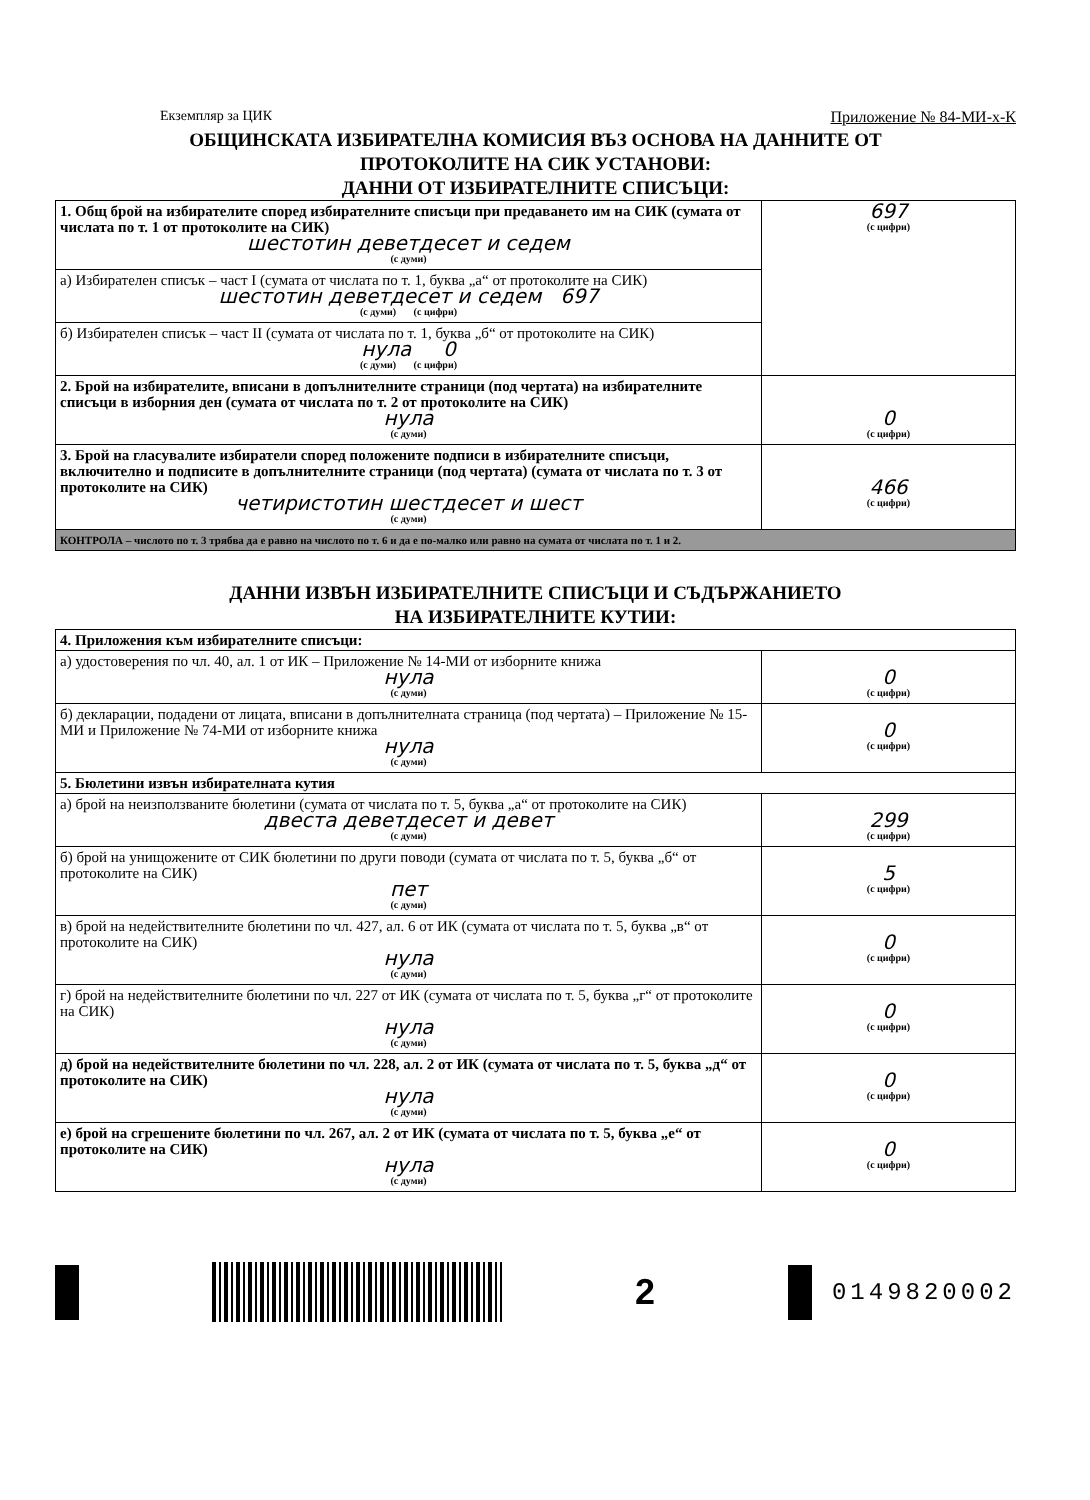Екземпляр за ЦИК Приложение № 84-МИ-х-К
ОБЩИНСКАТА ИЗБИРАТЕЛНА КОМИСИЯ ВЪЗ ОСНОВА НА ДАННИТЕ ОТ
ПРОТОКОЛИТЕ НА СИК УСТАНОВИ:
ДАННИ ОТ ИЗБИРАТЕЛНИТЕ СПИСЪЦИ:
| 1. Общ брой на избирателите според избирателните списъци при предаването им на СИК (сумата от числата по т. 1 от протоколите на СИК) шестотин деветдесет и седем (с думи) | 697 (с цифри) |
| а) Избирателен списък – част I (сумата от числата по т. 1, буква „а“ от протоколите на СИК) шестотин деветдесет и седем 697 (с думи) (с цифри) | |
| б) Избирателен списък – част II (сумата от числата по т. 1, буква „б“ от протоколите на СИК) нула 0 (с думи) (с цифри) | |
| 2. Брой на избирателите, вписани в допълнителните страници (под чертата) на избирателните списъци в изборния ден (сумата от числата по т. 2 от протоколите на СИК) нула (с думи) | 0 (с цифри) |
| 3. Брой на гласувалите избиратели според положените подписи в избирателните списъци, включително и подписите в допълнителните страници (под чертата) (сумата от числата по т. 3 от протоколите на СИК) четиристотин шестдесет и шест (с думи) | 466 (с цифри) |
| КОНТРОЛА – числото по т. 3 трябва да е равно на числото по т. 6 и да е по-малко или равно на сумата от числата по т. 1 и 2. | |
ДАННИ ИЗВЪН ИЗБИРАТЕЛНИТЕ СПИСЪЦИ И СЪДЪРЖАНИЕТО
НА ИЗБИРАТЕЛНИТЕ КУТИИ:
| 4. Приложения към избирателните списъци: | |
| а) удостоверения по чл. 40, ал. 1 от ИК – Приложение № 14-МИ от изборните книжа нула (с думи) | 0 (с цифри) |
| б) декларации, подадени от лицата, вписани в допълнителната страница (под чертата) – Приложение № 15-МИ и Приложение № 74-МИ от изборните книжа нула (с думи) | 0 (с цифри) |
| 5. Бюлетини извън избирателната кутия | |
| а) брой на неизползваните бюлетини (сумата от числата по т. 5, буква „а“ от протоколите на СИК) двеста деветдесет и девет (с думи) | 299 (с цифри) |
| б) брой на унищожените от СИК бюлетини по други поводи (сумата от числата по т. 5, буква „б“ от протоколите на СИК) пет (с думи) | 5 (с цифри) |
| в) брой на недействителните бюлетини по чл. 427, ал. 6 от ИК (сумата от числата по т. 5, буква „в“ от протоколите на СИК) нула (с думи) | 0 (с цифри) |
| г) брой на недействителните бюлетини по чл. 227 от ИК (сумата от числата по т. 5, буква „г“ от протоколите на СИК) нула (с думи) | 0 (с цифри) |
| д) брой на недействителните бюлетини по чл. 228, ал. 2 от ИК (сумата от числата по т. 5, буква „д“ от протоколите на СИК) нула (с думи) | 0 (с цифри) |
| е) брой на сгрешените бюлетини по чл. 267, ал. 2 от ИК (сумата от числата по т. 5, буква „е“ от протоколите на СИК) нула (с думи) | 0 (с цифри) |
2 0149820002